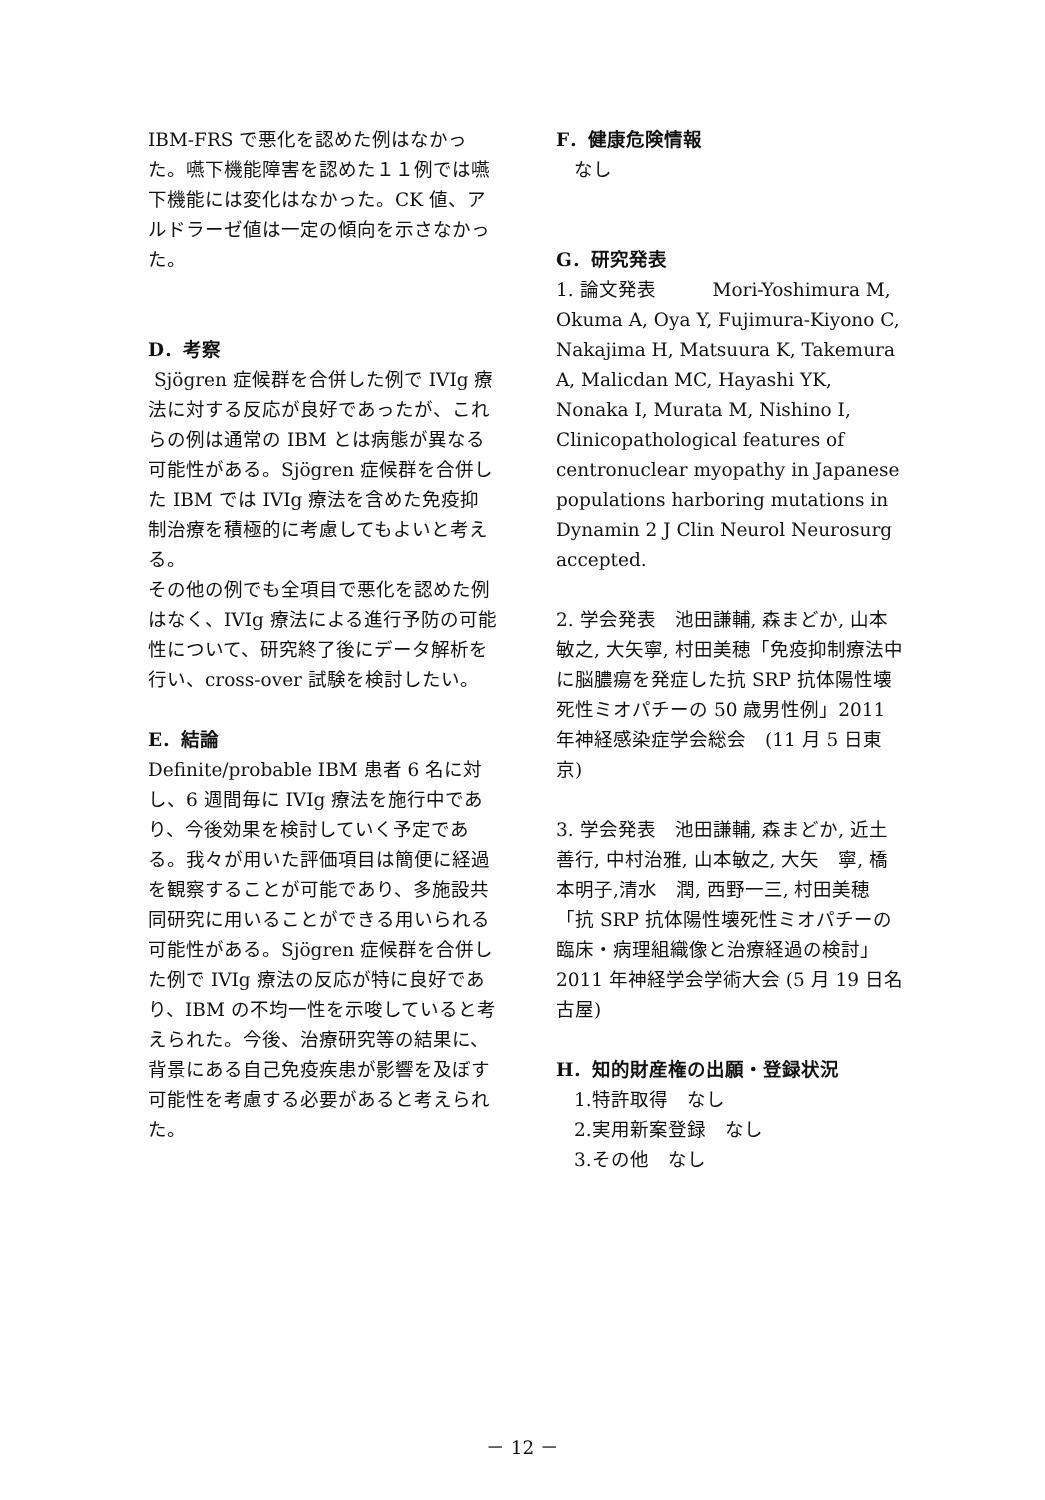IBM-FRS で悪化を認めた例はなかった。嚥下機能障害を認めた１１例では嚥下機能には変化はなかった。CK 値、アルドラーゼ値は一定の傾向を示さなかった。
D．考察
Sjögren 症候群を合併した例で IVIg 療法に対する反応が良好であったが、これらの例は通常の IBM とは病態が異なる可能性がある。Sjögren 症候群を合併した IBM では IVIg 療法を含めた免疫抑制治療を積極的に考慮してもよいと考える。
その他の例でも全項目で悪化を認めた例はなく、IVIg 療法による進行予防の可能性について、研究終了後にデータ解析を行い、cross-over 試験を検討したい。
E．結論
Definite/probable IBM 患者 6 名に対し、6 週間毎に IVIg 療法を施行中であり、今後効果を検討していく予定である。我々が用いた評価項目は簡便に経過を観察することが可能であり、多施設共同研究に用いることができる用いられる可能性がある。Sjögren 症候群を合併した例で IVIg 療法の反応が特に良好であり、IBM の不均一性を示唆していると考えられた。今後、治療研究等の結果に、背景にある自己免疫疾患が影響を及ぼす可能性を考慮する必要があると考えられた。
F．健康危険情報
なし
G．研究発表
1. 論文発表　　　Mori-Yoshimura M, Okuma A, Oya Y, Fujimura-Kiyono C, Nakajima H, Matsuura K, Takemura A, Malicdan MC, Hayashi YK, Nonaka I, Murata M, Nishino I, Clinicopathological features of centronuclear myopathy in Japanese populations harboring mutations in Dynamin 2 J Clin Neurol Neurosurg accepted.
2. 学会発表　池田謙輔, 森まどか, 山本敏之, 大矢寧, 村田美穂「免疫抑制療法中に脳膿瘍を発症した抗 SRP 抗体陽性壊死性ミオパチーの 50 歳男性例」2011 年神経感染症学会総会　(11 月 5 日東京)
3. 学会発表　池田謙輔, 森まどか, 近土善行, 中村治雅, 山本敏之, 大矢　寧, 橋本明子,清水　潤, 西野一三, 村田美穂「抗 SRP 抗体陽性壊死性ミオパチーの臨床・病理組織像と治療経過の検討」 2011 年神経学会学術大会 (5 月 19 日名古屋)
H．知的財産権の出願・登録状況
1.特許取得　なし
2.実用新案登録　なし
3.その他　なし
－ 12 －